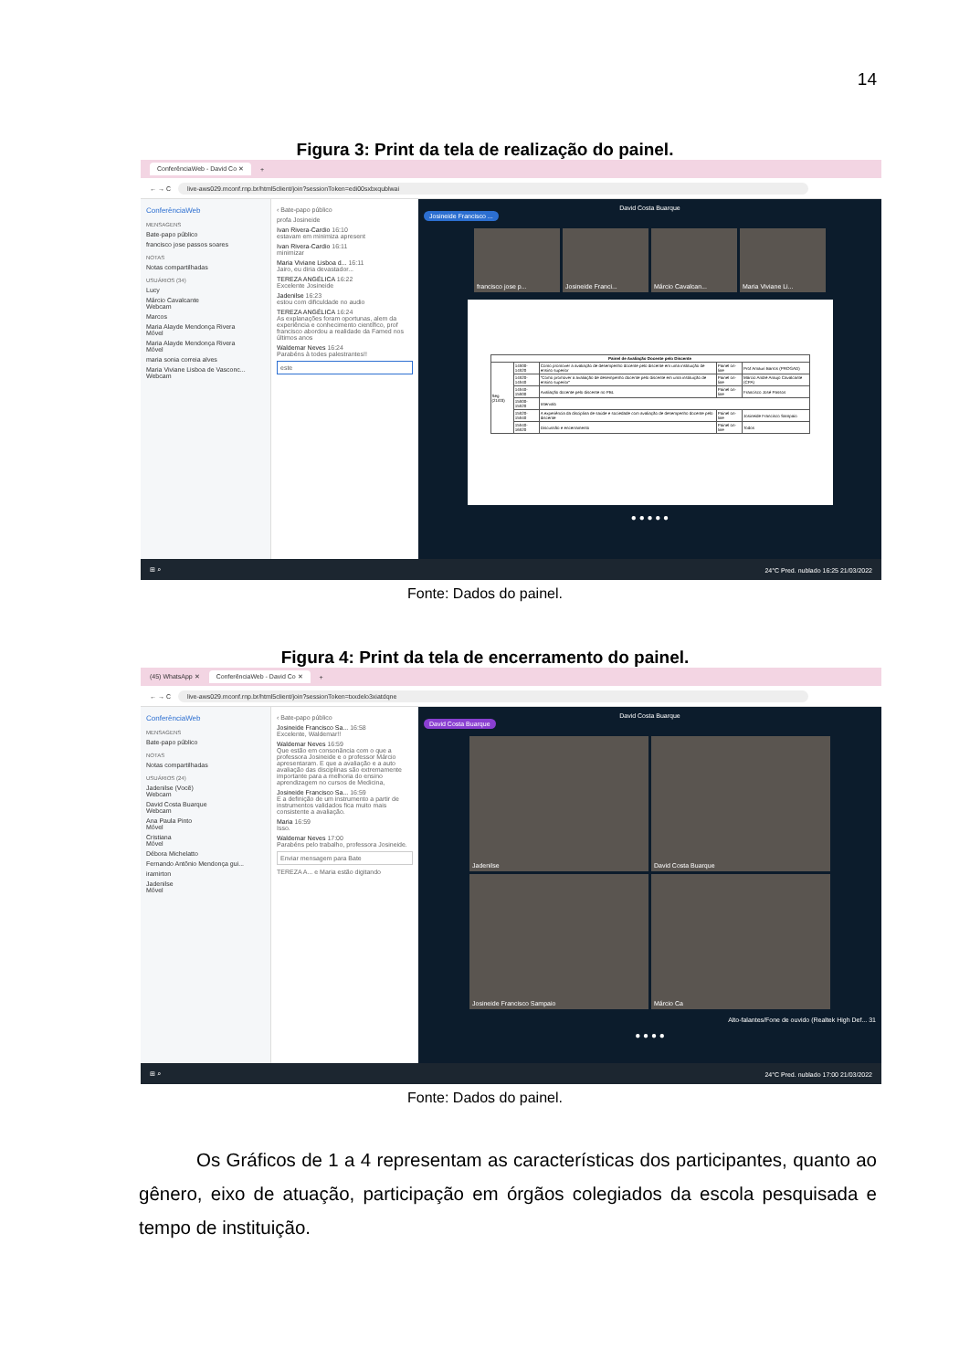14
Figura 3: Print da tela de realização do painel.
ConferênciaWeb - David Co ✕ +
← → C live-aws029.mconf.rnp.br/html5client/join?sessionToken=edi00sxbxqublwai
ConferênciaWeb
MENSAGENS
Bate-papo público
francisco jose passos soares
NOTAS
Notas compartilhadas
USUÁRIOS (34)
Lucy
Márcio Cavalcante
Webcam
Marcos
Maria Alayde Mendonça Rivera
Móvel
Maria Alayde Mendonça Rivera
Móvel
maria sonia correia alves
Maria Viviane Lisboa de Vasconc...
Webcam
‹ Bate-papo público
profa Josineide
Ivan Rivera-Cardio 16:10
estavam em minimiza apresent
Ivan Rivera-Cardio 16:11
minimizar
Maria Viviane Lisboa d... 16:11
Jairo, eu diria devastador...
TEREZA ANGÉLICA 16:22
Excelente Josineide
Jadenilse 16:23
estou com dificuldade no audio
TEREZA ANGÉLICA 16:24
As explanações foram oportunas, alem da experiência e conhecimento científico, prof francisco abordou a realidade da Famed nos últimos anos
Waldemar Neves 16:24
Parabéns à todes palestrantes!!
este
David Costa Buarque
Josineide Francisco ...
francisco jose p... Josineide Franci... Márcio Cavalcan... Maria Viviane Li...
| Painel de Avaliação Docente pelo Discente | | | | |
| --- | --- | --- | --- | --- |
| Seg (21/03) | 14h00-14h20 | Como promover a avaliação de desempenho docente pelo discente em uma instituição de ensino superior | Painel on-line | Prof Amauri Barros (PROGAD) |
| | 14h20-14h40 | "Como promover a avaliação de desempenho docente pelo discente em uma instituição de ensino superior" | Painel on-line | Márcio André Araújo Cavalcante (CPA) |
| | 14h40-15h00 | Avaliação docente pelo discente no PBL | Painel on-line | Francisco José Passos |
| | 15h00-15h20 | Intervalo | | |
| | 15h20-15h40 | A experiência da disciplina de saúde e sociedade com avaliação de desempenho docente pelo discente | Painel on-line | Josineide Francisco Sampaio |
| | 15h40-16h20 | Discussão e encerramento | Painel on-line | Todos |
● ● ● ● ●
⊞ ⌕ 24°C Pred. nublado 16:25 21/03/2022
Fonte: Dados do painel.
Figura 4: Print da tela de encerramento do painel.
(45) WhatsApp ✕ ConferênciaWeb - David Co ✕ +
← → C live-aws029.mconf.rnp.br/html5client/join?sessionToken=txxdelo3xiatdqne
ConferênciaWeb
MENSAGENS
Bate-papo público
NOTAS
Notas compartilhadas
USUÁRIOS (24)
Jadenilse (Você)
Webcam
David Costa Buarque
Webcam
Ana Paula Pinto
Móvel
Cristiana
Móvel
Débora Michelatto
Fernando Antônio Mendonça gui...
iramirton
Jadenilse
Móvel
‹ Bate-papo público
Josineide Francisco Sa... 16:58
Excelente, Waldemar!!
Waldemar Neves 16:59
Que estão em consonância com o que a professora Josineide e o professor Márcio apresentaram. E que a avaliação e a auto avaliação das disciplinas são extremamente importante para a melhoria do ensino aprendizagem no cursos de Medicina,
Josineide Francisco Sa... 16:59
E a definição de um instrumento a partir de instrumentos validados fica muito mais consistente a avaliação.
Maria 16:59
Isso.
Waldemar Neves 17:00
Parabéns pelo trabalho, professora Josineide.
Enviar mensagem para Bate
TEREZA A... e Maria estão digitando
David Costa Buarque
David Costa Buarque
Jadenilse
David Costa Buarque
Josineide Francisco Sampaio
Márcio Ca
Alto-falantes/Fone de ouvido (Realtek High Def... 31
● ● ● ●
⊞ ⌕ 24°C Pred. nublado 17:00 21/03/2022
Fonte: Dados do painel.
Os Gráficos de 1 a 4 representam as características dos participantes, quanto ao gênero, eixo de atuação, participação em órgãos colegiados da escola pesquisada e tempo de instituição.